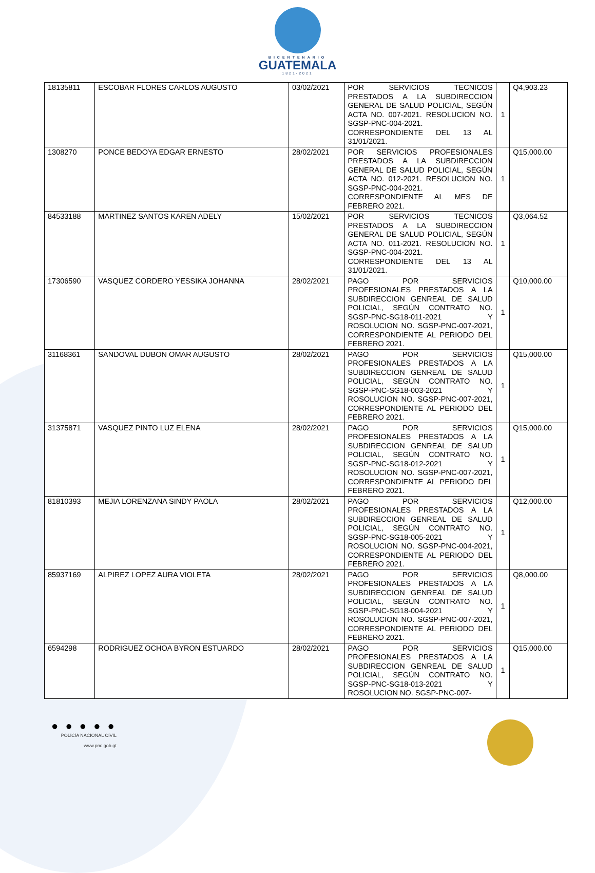BICENTENARIO
GUATEMALA
1821-2021
| 18135811 | ESCOBAR FLORES CARLOS AUGUSTO | 03/02/2021 | POR SERVICIOS TECNICOS PRESTADOS A LA SUBDIRECCION GENERAL DE SALUD POLICIAL, SEGÚN ACTA NO. 007-2021. RESOLUCION NO. SGSP-PNC-004-2021. CORRESPONDIENTE DEL 13 AL 31/01/2021. | 1 | Q4,903.23 |
| 1308270 | PONCE BEDOYA EDGAR ERNESTO | 28/02/2021 | POR SERVICIOS PROFESIONALES PRESTADOS A LA SUBDIRECCION GENERAL DE SALUD POLICIAL, SEGÚN ACTA NO. 012-2021. RESOLUCION NO. SGSP-PNC-004-2021. CORRESPONDIENTE AL MES DE FEBRERO 2021. | 1 | Q15,000.00 |
| 84533188 | MARTINEZ SANTOS KAREN ADELY | 15/02/2021 | POR SERVICIOS TECNICOS PRESTADOS A LA SUBDIRECCION GENERAL DE SALUD POLICIAL, SEGÚN ACTA NO. 011-2021. RESOLUCION NO. SGSP-PNC-004-2021. CORRESPONDIENTE DEL 13 AL 31/01/2021. | 1 | Q3,064.52 |
| 17306590 | VASQUEZ CORDERO YESSIKA JOHANNA | 28/02/2021 | PAGO POR SERVICIOS PROFESIONALES PRESTADOS A LA SUBDIRECCION GENREAL DE SALUD POLICIAL, SEGÚN CONTRATO NO. SGSP-PNC-SG18-011-2021 Y ROSOLUCION NO. SGSP-PNC-007-2021, CORRESPONDIENTE AL PERIODO DEL FEBRERO 2021. | 1 | Q10,000.00 |
| 31168361 | SANDOVAL DUBON OMAR AUGUSTO | 28/02/2021 | PAGO POR SERVICIOS PROFESIONALES PRESTADOS A LA SUBDIRECCION GENREAL DE SALUD POLICIAL, SEGÚN CONTRATO NO. SGSP-PNC-SG18-003-2021 Y ROSOLUCION NO. SGSP-PNC-007-2021, CORRESPONDIENTE AL PERIODO DEL FEBRERO 2021. | 1 | Q15,000.00 |
| 31375871 | VASQUEZ PINTO LUZ ELENA | 28/02/2021 | PAGO POR SERVICIOS PROFESIONALES PRESTADOS A LA SUBDIRECCION GENREAL DE SALUD POLICIAL, SEGÚN CONTRATO NO. SGSP-PNC-SG18-012-2021 Y ROSOLUCION NO. SGSP-PNC-007-2021, CORRESPONDIENTE AL PERIODO DEL FEBRERO 2021. | 1 | Q15,000.00 |
| 81810393 | MEJIA LORENZANA SINDY PAOLA | 28/02/2021 | PAGO POR SERVICIOS PROFESIONALES PRESTADOS A LA SUBDIRECCION GENREAL DE SALUD POLICIAL, SEGÚN CONTRATO NO. SGSP-PNC-SG18-005-2021 Y ROSOLUCION NO. SGSP-PNC-004-2021, CORRESPONDIENTE AL PERIODO DEL FEBRERO 2021. | 1 | Q12,000.00 |
| 85937169 | ALPIREZ LOPEZ AURA VIOLETA | 28/02/2021 | PAGO POR SERVICIOS PROFESIONALES PRESTADOS A LA SUBDIRECCION GENREAL DE SALUD POLICIAL, SEGÚN CONTRATO NO. SGSP-PNC-SG18-004-2021 Y ROSOLUCION NO. SGSP-PNC-007-2021, CORRESPONDIENTE AL PERIODO DEL FEBRERO 2021. | 1 | Q8,000.00 |
| 6594298 | RODRIGUEZ OCHOA BYRON ESTUARDO | 28/02/2021 | PAGO POR SERVICIOS PROFESIONALES PRESTADOS A LA SUBDIRECCION GENREAL DE SALUD POLICIAL, SEGÚN CONTRATO NO. SGSP-PNC-SG18-013-2021 Y ROSOLUCION NO. SGSP-PNC-007- | 1 | Q15,000.00 |
● ● ● ● ●
POLICÍA NACIONAL CIVIL
www.pnc.gob.gt